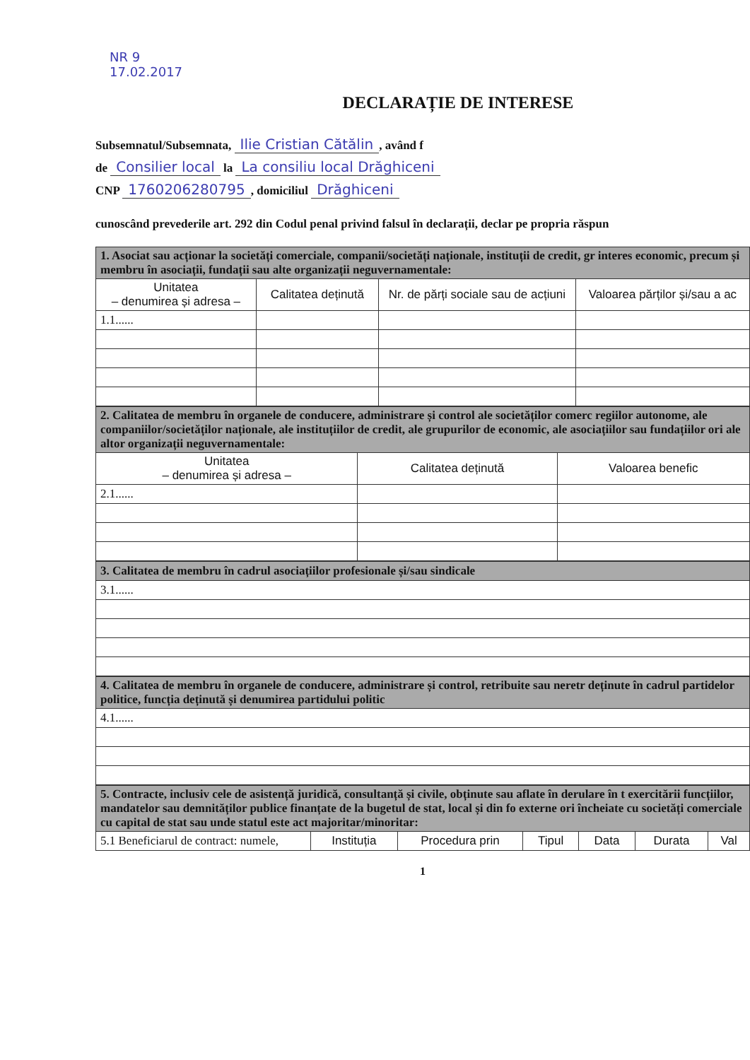NR 9
17.02.2017
DECLARAȚIE DE INTERESE
Subsemnatul/Subsemnata, Ilie Cristian Cătălin, având f
de Consilier local la La consiliu local Drăghiceni
CNP 1760206280795, domiciliul Drăghiceni
cunoscând prevederile art. 292 din Codul penal privind falsul în declarații, declar pe propria răspun
| 1. Asociat sau acționar la societăți comerciale, companii/societăți naționale, instituții de credit, gr interes economic, precum și membru în asociații, fundații sau alte organizații neguvernamentale: | | | |
| --- | --- | --- | --- |
| Unitatea – denumirea și adresa – | Calitatea deținută | Nr. de părți sociale sau de acțiuni | Valoarea părților și/sau a ac |
| 1.1...... | | | |
| 2. Calitatea de membru în organele de conducere, administrare și control ale societăților comerc regiilor autonome, ale companiilor/societăților naționale, ale instituțiilor de credit, ale grupurilor de economic, ale asociațiilor sau fundațiilor ori ale altor organizații neguvernamentale: | | |
| --- | --- | --- |
| Unitatea – denumirea și adresa – | Calitatea deținută | Valoarea benefic |
| 2.1...... | | |
| 3. Calitatea de membru în cadrul asociațiilor profesionale și/sau sindicale |
| --- |
| 3.1...... |
| 4. Calitatea de membru în organele de conducere, administrare și control, retribuite sau neretr deținute în cadrul partidelor politice, funcția deținută și denumirea partidului politic |
| --- |
| 4.1...... |
| 5. Contracte, inclusiv cele de asistență juridică, consultanță și civile, obținute sau aflate în derulare în t exercitării funcțiilor, mandatelor sau demnităților publice finanțate de la bugetul de stat, local și din fo externe ori încheiate cu societăți comerciale cu capital de stat sau unde statul este act majoritar/minoritar: | | | | | | |
| --- | --- | --- | --- | --- | --- | --- |
| 5.1 Beneficiarul de contract: numele, | Instituția | Procedura prin | Tipul | Data | Durata | Val |
1